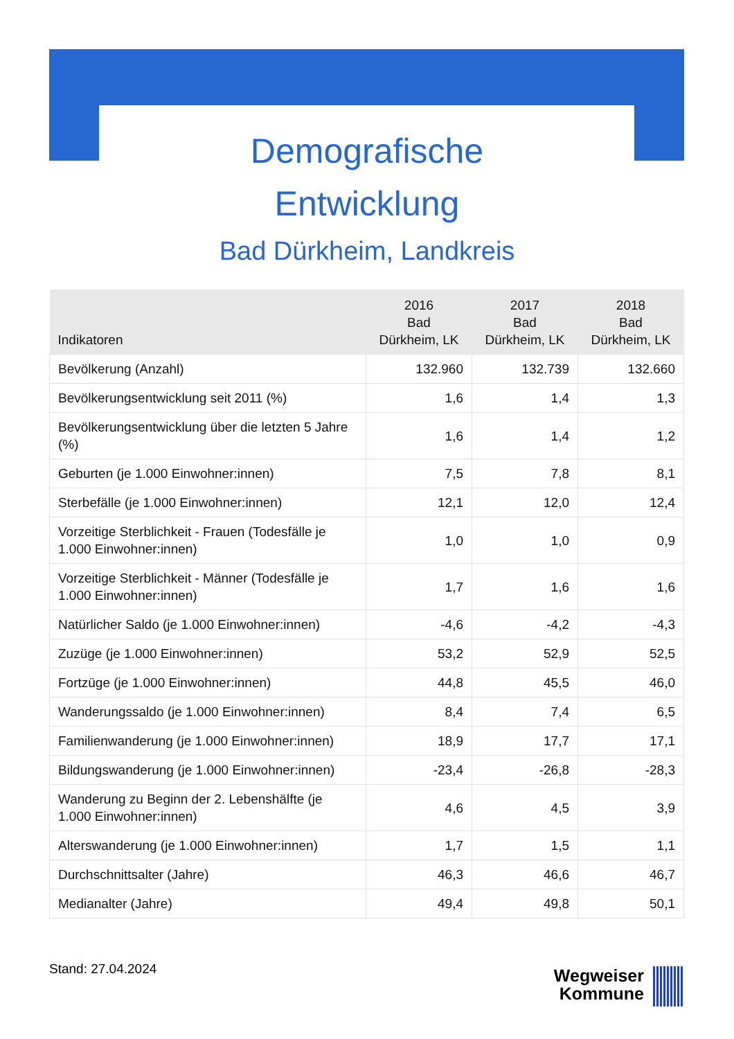Demografische
Entwicklung
Bad Dürkheim, Landkreis
| Indikatoren | 2016 Bad Dürkheim, LK | 2017 Bad Dürkheim, LK | 2018 Bad Dürkheim, LK |
| --- | --- | --- | --- |
| Bevölkerung (Anzahl) | 132.960 | 132.739 | 132.660 |
| Bevölkerungsentwicklung seit 2011 (%) | 1,6 | 1,4 | 1,3 |
| Bevölkerungsentwicklung über die letzten 5 Jahre (%) | 1,6 | 1,4 | 1,2 |
| Geburten (je 1.000 Einwohner:innen) | 7,5 | 7,8 | 8,1 |
| Sterbefälle (je 1.000 Einwohner:innen) | 12,1 | 12,0 | 12,4 |
| Vorzeitige Sterblichkeit - Frauen (Todesfälle je 1.000 Einwohner:innen) | 1,0 | 1,0 | 0,9 |
| Vorzeitige Sterblichkeit - Männer (Todesfälle je 1.000 Einwohner:innen) | 1,7 | 1,6 | 1,6 |
| Natürlicher Saldo (je 1.000 Einwohner:innen) | -4,6 | -4,2 | -4,3 |
| Zuzüge (je 1.000 Einwohner:innen) | 53,2 | 52,9 | 52,5 |
| Fortzüge (je 1.000 Einwohner:innen) | 44,8 | 45,5 | 46,0 |
| Wanderungssaldo (je 1.000 Einwohner:innen) | 8,4 | 7,4 | 6,5 |
| Familienwanderung (je 1.000 Einwohner:innen) | 18,9 | 17,7 | 17,1 |
| Bildungswanderung (je 1.000 Einwohner:innen) | -23,4 | -26,8 | -28,3 |
| Wanderung zu Beginn der 2. Lebenshälfte (je 1.000 Einwohner:innen) | 4,6 | 4,5 | 3,9 |
| Alterswanderung (je 1.000 Einwohner:innen) | 1,7 | 1,5 | 1,1 |
| Durchschnittsalter (Jahre) | 46,3 | 46,6 | 46,7 |
| Medianalter (Jahre) | 49,4 | 49,8 | 50,1 |
Stand: 27.04.2024
Wegweiser Kommune